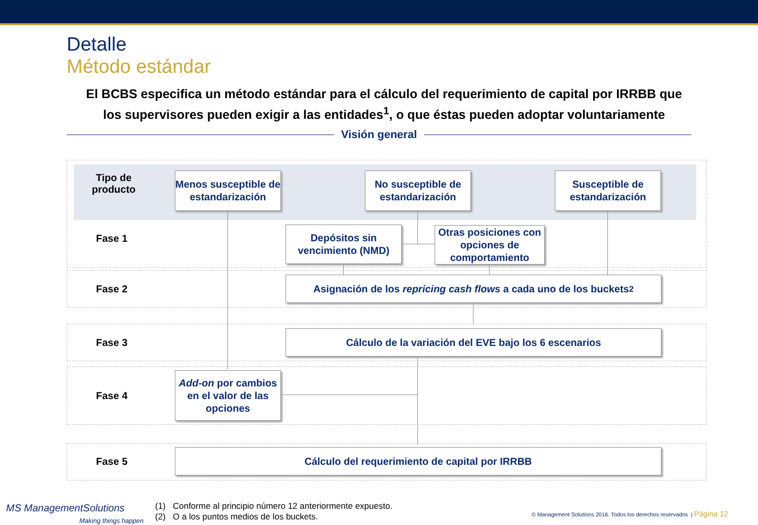Detalle
Método estándar
El BCBS especifica un método estándar para el cálculo del requerimiento de capital por IRRBB que los supervisores pueden exigir a las entidades<sup>1</sup>, o que éstas pueden adoptar voluntariamente
Visión general
Tipo de producto
Fase 1
Fase 2
Fase 3
Fase 4
Fase 5
Menos susceptible de estandarización
No susceptible de estandarización
Susceptible de estandarización
Depósitos sin vencimiento (NMD)
Otras posiciones con opciones de comportamiento
Asignación de los repricing cash flows a cada uno de los buckets<sup>2</sup>
Cálculo de la variación del EVE bajo los 6 escenarios
Add-on por cambios en el valor de las opciones
Cálculo del requerimiento de capital por IRRBB
MS ManagementSolutions
Making things happen
(1) Conforme al principio número 12 anteriormente expuesto.
(2) O a los puntos medios de los buckets.
© Management Solutions 2016. Todos los derechos reservados | Página 12